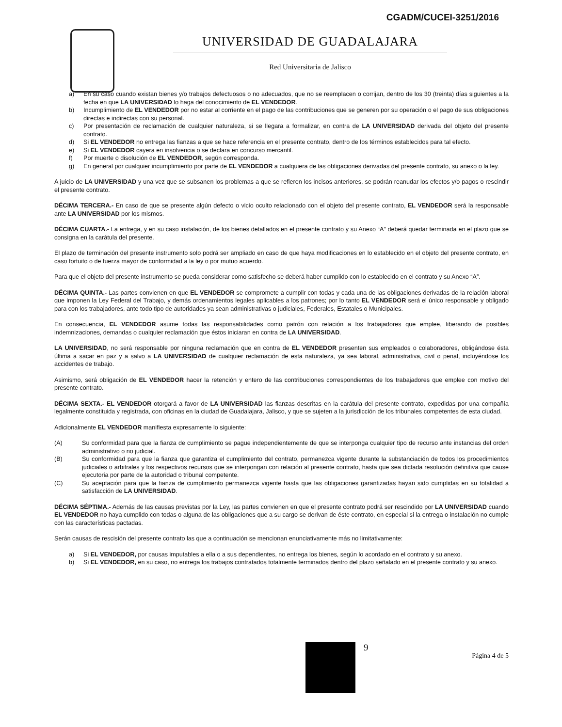CGADM/CUCEI-3251/2016
UNIVERSIDAD DE GUADALAJARA
Red Universitaria de Jalisco
a) En su caso cuando existan bienes y/o trabajos defectuosos o no adecuados, que no se reemplacen o corrijan, dentro de los 30 (treinta) días siguientes a la fecha en que LA UNIVERSIDAD lo haga del conocimiento de EL VENDEDOR.
b) Incumplimiento de EL VENDEDOR por no estar al corriente en el pago de las contribuciones que se generen por su operación o el pago de sus obligaciones directas e indirectas con su personal.
c) Por presentación de reclamación de cualquier naturaleza, si se llegara a formalizar, en contra de LA UNIVERSIDAD derivada del objeto del presente contrato.
d) Si EL VENDEDOR no entrega las fianzas a que se hace referencia en el presente contrato, dentro de los términos establecidos para tal efecto.
e) Si EL VENDEDOR cayera en insolvencia o se declara en concurso mercantil.
f) Por muerte o disolución de EL VENDEDOR, según corresponda.
g) En general por cualquier incumplimiento por parte de EL VENDEDOR a cualquiera de las obligaciones derivadas del presente contrato, su anexo o la ley.
A juicio de LA UNIVERSIDAD y una vez que se subsanen los problemas a que se refieren los incisos anteriores, se podrán reanudar los efectos y/o pagos o rescindir el presente contrato.
DÉCIMA TERCERA.- En caso de que se presente algún defecto o vicio oculto relacionado con el objeto del presente contrato, EL VENDEDOR será la responsable ante LA UNIVERSIDAD por los mismos.
DÉCIMA CUARTA.- La entrega, y en su caso instalación, de los bienes detallados en el presente contrato y su Anexo “A” deberá quedar terminada en el plazo que se consigna en la carátula del presente.
El plazo de terminación del presente instrumento solo podrá ser ampliado en caso de que haya modificaciones en lo establecido en el objeto del presente contrato, en caso fortuito o de fuerza mayor de conformidad a la ley o por mutuo acuerdo.
Para que el objeto del presente instrumento se pueda considerar como satisfecho se deberá haber cumplido con lo establecido en el contrato y su Anexo “A”.
DÉCIMA QUINTA.- Las partes convienen en que EL VENDEDOR se compromete a cumplir con todas y cada una de las obligaciones derivadas de la relación laboral que imponen la Ley Federal del Trabajo, y demás ordenamientos legales aplicables a los patrones; por lo tanto EL VENDEDOR será el único responsable y obligado para con los trabajadores, ante todo tipo de autoridades ya sean administrativas o judiciales, Federales, Estatales o Municipales.
En consecuencia, EL VENDEDOR asume todas las responsabilidades como patrón con relación a los trabajadores que emplee, liberando de posibles indemnizaciones, demandas o cualquier reclamación que éstos iniciaran en contra de LA UNIVERSIDAD.
LA UNIVERSIDAD, no será responsable por ninguna reclamación que en contra de EL VENDEDOR presenten sus empleados o colaboradores, obligándose ésta última a sacar en paz y a salvo a LA UNIVERSIDAD de cualquier reclamación de esta naturaleza, ya sea laboral, administrativa, civil o penal, incluyéndose los accidentes de trabajo.
Asimismo, será obligación de EL VENDEDOR hacer la retención y entero de las contribuciones correspondientes de los trabajadores que emplee con motivo del presente contrato.
DÉCIMA SEXTA.- EL VENDEDOR otorgará a favor de LA UNIVERSIDAD las fianzas descritas en la carátula del presente contrato, expedidas por una compañía legalmente constituida y registrada, con oficinas en la ciudad de Guadalajara, Jalisco, y que se sujeten a la jurisdicción de los tribunales competentes de esta ciudad.
Adicionalmente EL VENDEDOR manifiesta expresamente lo siguiente:
(A) Su conformidad para que la fianza de cumplimiento se pague independientemente de que se interponga cualquier tipo de recurso ante instancias del orden administrativo o no judicial.
(B) Su conformidad para que la fianza que garantiza el cumplimiento del contrato, permanezca vigente durante la substanciación de todos los procedimientos judiciales o arbitrales y los respectivos recursos que se interpongan con relación al presente contrato, hasta que sea dictada resolución definitiva que cause ejecutoria por parte de la autoridad o tribunal competente.
(C) Su aceptación para que la fianza de cumplimiento permanezca vigente hasta que las obligaciones garantizadas hayan sido cumplidas en su totalidad a satisfacción de LA UNIVERSIDAD.
DÉCIMA SÉPTIMA.- Además de las causas previstas por la Ley, las partes convienen en que el presente contrato podrá ser rescindido por LA UNIVERSIDAD cuando EL VENDEDOR no haya cumplido con todas o alguna de las obligaciones que a su cargo se derivan de éste contrato, en especial si la entrega o instalación no cumple con las características pactadas.
Serán causas de rescisión del presente contrato las que a continuación se mencionan enunciativamente más no limitativamente:
a) Si EL VENDEDOR, por causas imputables a ella o a sus dependientes, no entrega los bienes, según lo acordado en el contrato y su anexo.
b) Si EL VENDEDOR, en su caso, no entrega los trabajos contratados totalmente terminados dentro del plazo señalado en el presente contrato y su anexo.
9
Página 4 de 5